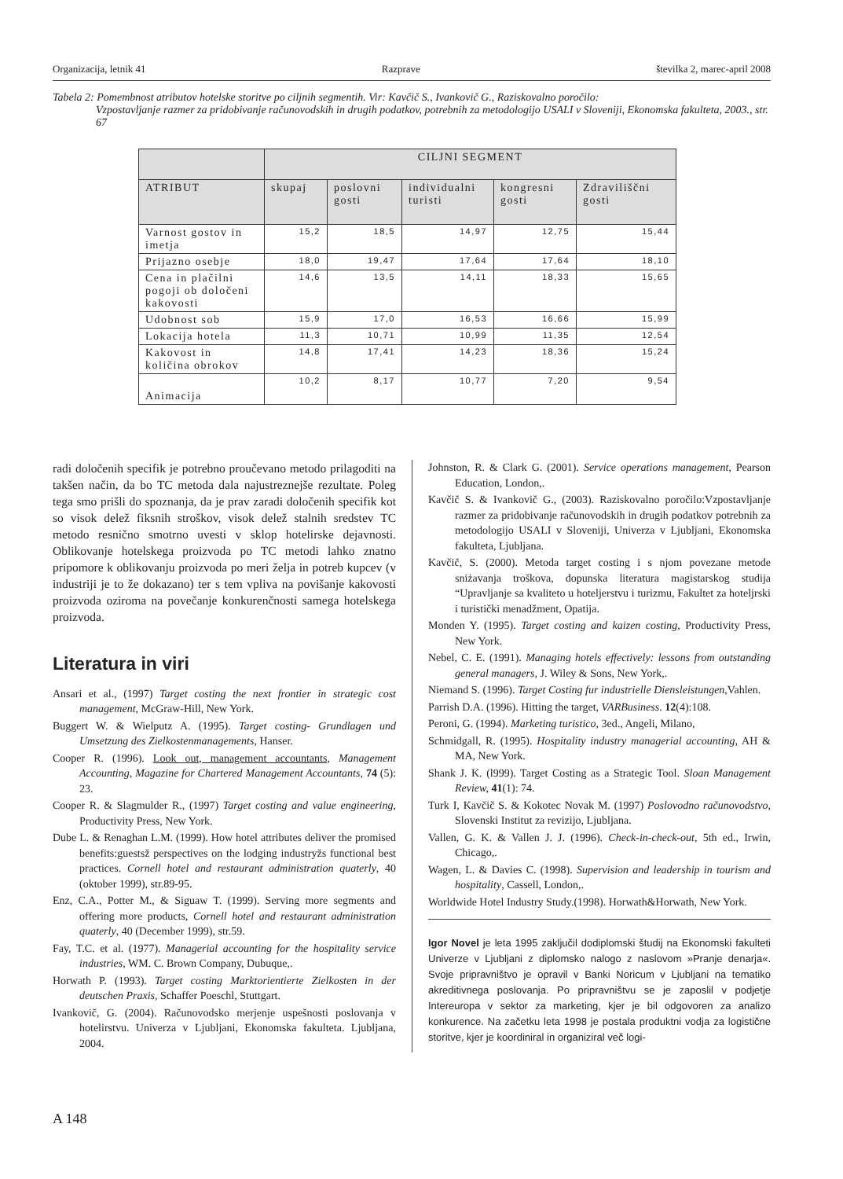Organizacija, letnik 41 Razprave številka 2, marec-april 2008
Tabela 2: Pomembnost atributov hotelske storitve po ciljnih segmentih. Vir: Kavčič S., Ivankovič G., Raziskovalno poročilo:
Vzpostavljanje razmer za pridobivanje računovodskih in drugih podatkov, potrebnih za metodologijo USALI v Sloveniji, Ekonomska fakulteta, 2003., str. 67
| | CILJNI SEGMENT | | | | |
| --- | --- | --- | --- | --- | --- |
| ATRIBUT | skupaj | poslovni gosti | individualni turisti | kongresni gosti | Zdraviliščni gosti |
| Varnost gostov in imetja | 15,2 | 18,5 | 14,97 | 12,75 | 15,44 |
| Prijazno osebje | 18,0 | 19,47 | 17,64 | 17,64 | 18,10 |
| Cena in plačilni pogoji ob določeni kakovosti | 14,6 | 13,5 | 14,11 | 18,33 | 15,65 |
| Udobnost sob | 15,9 | 17,0 | 16,53 | 16,66 | 15,99 |
| Lokacija hotela | 11,3 | 10,71 | 10,99 | 11,35 | 12,54 |
| Kakovost in količina obrokov | 14,8 | 17,41 | 14,23 | 18,36 | 15,24 |
| Animacija | 10,2 | 8,17 | 10,77 | 7,20 | 9,54 |
radi določenih specifik je potrebno proučevano metodo prilagoditi na takšen način, da bo TC metoda dala najustreznejše rezultate. Poleg tega smo prišli do spoznanja, da je prav zaradi določenih specifik kot so visok delež fiksnih stroškov, visok delež stalnih sredstev TC metodo resnično smotrno uvesti v sklop hotelirske dejavnosti. Oblikovanje hotelskega proizvoda po TC metodi lahko znatno pripomore k oblikovanju proizvoda po meri želja in potreb kupcev (v industriji je to že dokazano) ter s tem vpliva na povišanje kakovosti proizvoda oziroma na povečanje konkurenčnosti samega hotelskega proizvoda.
Literatura in viri
Ansari et al., (1997) Target costing the next frontier in strategic cost management, McGraw-Hill, New York.
Buggert W. & Wielputz A. (1995). Target costing- Grundlagen und Umsetzung des Zielkostenmanagements, Hanser.
Cooper R. (1996). Look out, management accountants, Management Accounting, Magazine for Chartered Management Accountants, 74 (5): 23.
Cooper R. & Slagmulder R., (1997) Target costing and value engineering, Productivity Press, New York.
Dube L. & Renaghan L.M. (1999). How hotel attributes deliver the promised benefits:guestsž perspectives on the lodging industryžs functional best practices. Cornell hotel and restaurant administration quaterly, 40 (oktober 1999), str.89-95.
Enz, C.A., Potter M., & Siguaw T. (1999). Serving more segments and offering more products, Cornell hotel and restaurant administration quaterly, 40 (December 1999), str.59.
Fay, T.C. et al. (1977). Managerial accounting for the hospitality service industries, WM. C. Brown Company, Dubuque,.
Horwath P. (1993). Target costing Marktorientierte Zielkosten in der deutschen Praxis, Schaffer Poeschl, Stuttgart.
Ivankovič, G. (2004). Računovodsko merjenje uspešnosti poslovanja v hotelirstvu. Univerza v Ljubljani, Ekonomska fakulteta. Ljubljana, 2004.
Johnston, R. & Clark G. (2001). Service operations management, Pearson Education, London,.
Kavčič S. & Ivankovič G., (2003). Raziskovalno poročilo:Vzpostavljanje razmer za pridobivanje računovodskih in drugih podatkov potrebnih za metodologijo USALI v Sloveniji, Univerza v Ljubljani, Ekonomska fakulteta, Ljubljana.
Kavčič, S. (2000). Metoda target costing i s njom povezane metode sniżavanja troškova, dopunska literatura magistarskog studija “Upravljanje sa kvaliteto u hoteljerstvu i turizmu, Fakultet za hoteljrski i turistički menadžment, Opatija.
Monden Y. (1995). Target costing and kaizen costing, Productivity Press, New York.
Nebel, C. E. (1991). Managing hotels effectively: lessons from outstanding general managers, J. Wiley & Sons, New York,.
Niemand S. (1996). Target Costing fur industrielle Diensleistungen,Vahlen.
Parrish D.A. (1996). Hitting the target, VARBusiness. 12(4):108.
Peroni, G. (1994). Marketing turistico, 3ed., Angeli, Milano,
Schmidgall, R. (1995). Hospitality industry managerial accounting, AH & MA, New York.
Shank J. K. (l999). Target Costing as a Strategic Tool. Sloan Management Review, 41(1): 74.
Turk I, Kavčič S. & Kokotec Novak M. (1997) Poslovodno računovodstvo, Slovenski Institut za revizijo, Ljubljana.
Vallen, G. K. & Vallen J. J. (1996). Check-in-check-out, 5th ed., Irwin, Chicago,.
Wagen, L. & Davies C. (1998). Supervision and leadership in tourism and hospitality, Cassell, London,.
Worldwide Hotel Industry Study.(1998). Horwath&Horwath, New York.
Igor Novel je leta 1995 zaključil dodiplomski študij na Ekonomski fakulteti Univerze v Ljubljani z diplomsko nalogo z naslovom »Pranje denarja«. Svoje pripravništvo je opravil v Banki Noricum v Ljubljani na tematiko akreditivnega poslovanja. Po pripravništvu se je zaposlil v podjetje Intereuropa v sektor za marketing, kjer je bil odgovoren za analizo konkurence. Na začetku leta 1998 je postala produktni vodja za logistične storitve, kjer je koordiniral in organiziral več logi-
A 148